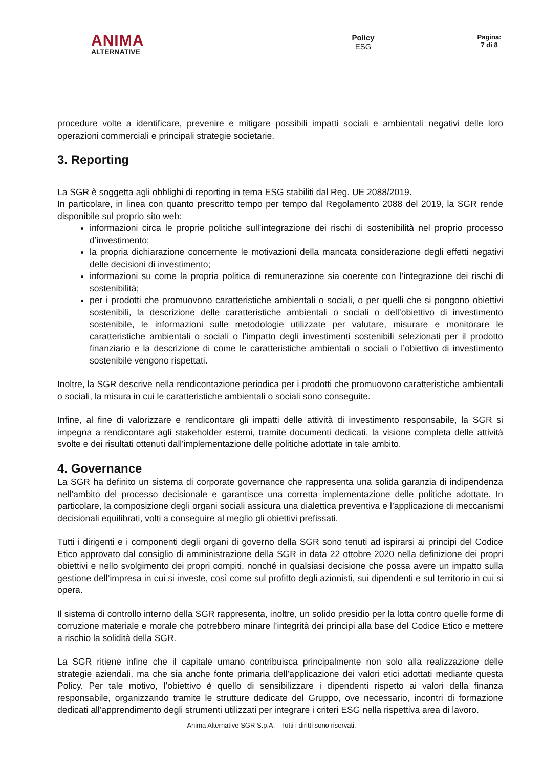ANIMA
ALTERNATIVE
Policy
ESG
Pagina:
7 di 8
procedure volte a identificare, prevenire e mitigare possibili impatti sociali e ambientali negativi delle loro operazioni commerciali e principali strategie societarie.
3. Reporting
La SGR è soggetta agli obblighi di reporting in tema ESG stabiliti dal Reg. UE 2088/2019.
In particolare, in linea con quanto prescritto tempo per tempo dal Regolamento 2088 del 2019, la SGR rende disponibile sul proprio sito web:
informazioni circa le proprie politiche sull’integrazione dei rischi di sostenibilità nel proprio processo d’investimento;
la propria dichiarazione concernente le motivazioni della mancata considerazione degli effetti negativi delle decisioni di investimento;
informazioni su come la propria politica di remunerazione sia coerente con l’integrazione dei rischi di sostenibilità;
per i prodotti che promuovono caratteristiche ambientali o sociali, o per quelli che si pongono obiettivi sostenibili, la descrizione delle caratteristiche ambientali o sociali o dell’obiettivo di investimento sostenibile, le informazioni sulle metodologie utilizzate per valutare, misurare e monitorare le caratteristiche ambientali o sociali o l’impatto degli investimenti sostenibili selezionati per il prodotto finanziario e la descrizione di come le caratteristiche ambientali o sociali o l’obiettivo di investimento sostenibile vengono rispettati.
Inoltre, la SGR descrive nella rendicontazione periodica per i prodotti che promuovono caratteristiche ambientali o sociali, la misura in cui le caratteristiche ambientali o sociali sono conseguite.
Infine, al fine di valorizzare e rendicontare gli impatti delle attività di investimento responsabile, la SGR si impegna a rendicontare agli stakeholder esterni, tramite documenti dedicati, la visione completa delle attività svolte e dei risultati ottenuti dall'implementazione delle politiche adottate in tale ambito.
4. Governance
La SGR ha definito un sistema di corporate governance che rappresenta una solida garanzia di indipendenza nell’ambito del processo decisionale e garantisce una corretta implementazione delle politiche adottate. In particolare, la composizione degli organi sociali assicura una dialettica preventiva e l’applicazione di meccanismi decisionali equilibrati, volti a conseguire al meglio gli obiettivi prefissati.
Tutti i dirigenti e i componenti degli organi di governo della SGR sono tenuti ad ispirarsi ai principi del Codice Etico approvato dal consiglio di amministrazione della SGR in data 22 ottobre 2020 nella definizione dei propri obiettivi e nello svolgimento dei propri compiti, nonché in qualsiasi decisione che possa avere un impatto sulla gestione dell’impresa in cui si investe, così come sul profitto degli azionisti, sui dipendenti e sul territorio in cui si opera.
Il sistema di controllo interno della SGR rappresenta, inoltre, un solido presidio per la lotta contro quelle forme di corruzione materiale e morale che potrebbero minare l’integrità dei principi alla base del Codice Etico e mettere a rischio la solidità della SGR.
La SGR ritiene infine che il capitale umano contribuisca principalmente non solo alla realizzazione delle strategie aziendali, ma che sia anche fonte primaria dell’applicazione dei valori etici adottati mediante questa Policy. Per tale motivo, l’obiettivo è quello di sensibilizzare i dipendenti rispetto ai valori della finanza responsabile, organizzando tramite le strutture dedicate del Gruppo, ove necessario, incontri di formazione dedicati all’apprendimento degli strumenti utilizzati per integrare i criteri ESG nella rispettiva area di lavoro.
Anima Alternative SGR S.p.A. - Tutti i diritti sono riservati.